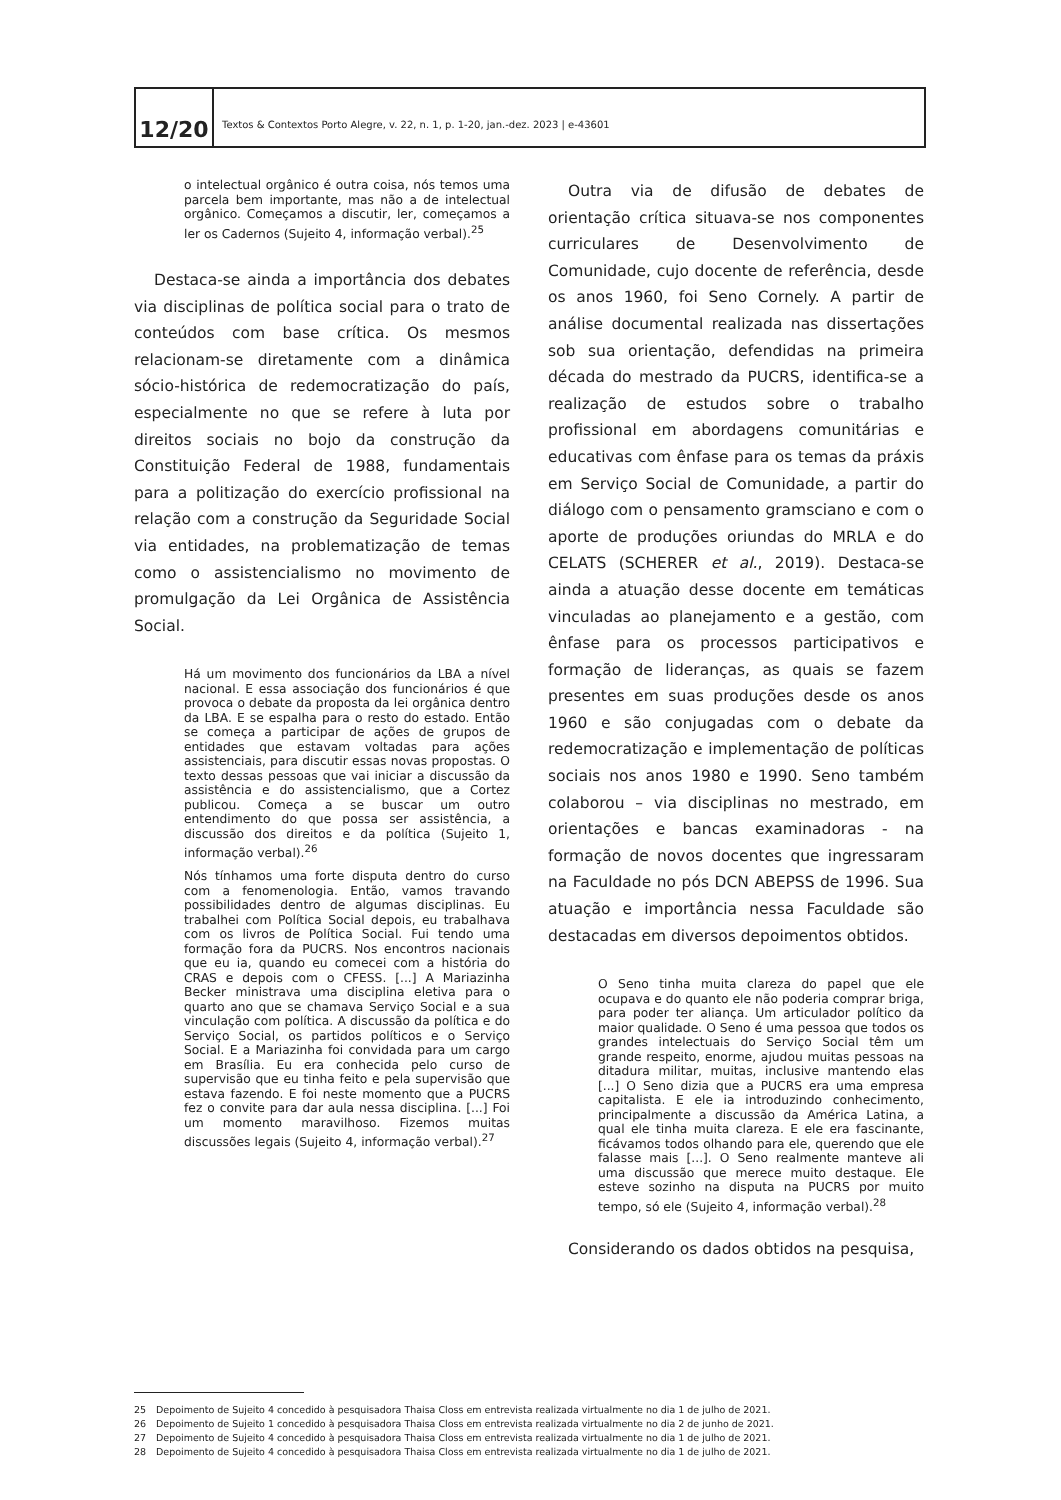12/20
Textos & Contextos Porto Alegre, v. 22, n. 1, p. 1-20, jan.-dez. 2023 | e-43601
o intelectual orgânico é outra coisa, nós temos uma parcela bem importante, mas não a de intelectual orgânico. Começamos a discutir, ler, começamos a ler os Cadernos (Sujeito 4, informação verbal).<sup>25</sup>
Destaca-se ainda a importância dos debates via disciplinas de política social para o trato de conteúdos com base crítica. Os mesmos relacionam-se diretamente com a dinâmica sócio-histórica de redemocratização do país, especialmente no que se refere à luta por direitos sociais no bojo da construção da Constituição Federal de 1988, fundamentais para a politização do exercício profissional na relação com a construção da Seguridade Social via entidades, na problematização de temas como o assistencialismo no movimento de promulgação da Lei Orgânica de Assistência Social.
Há um movimento dos funcionários da LBA a nível nacional. E essa associação dos funcionários é que provoca o debate da proposta da lei orgânica dentro da LBA. E se espalha para o resto do estado. Então se começa a participar de ações de grupos de entidades que estavam voltadas para ações assistenciais, para discutir essas novas propostas. O texto dessas pessoas que vai iniciar a discussão da assistência e do assistencialismo, que a Cortez publicou. Começa a se buscar um outro entendimento do que possa ser assistência, a discussão dos direitos e da política (Sujeito 1, informação verbal).<sup>26</sup>
Nós tínhamos uma forte disputa dentro do curso com a fenomenologia. Então, vamos travando possibilidades dentro de algumas disciplinas. Eu trabalhei com Política Social depois, eu trabalhava com os livros de Política Social. Fui tendo uma formação fora da PUCRS. Nos encontros nacionais que eu ia, quando eu comecei com a história do CRAS e depois com o CFESS. [...] A Mariazinha Becker ministrava uma disciplina eletiva para o quarto ano que se chamava Serviço Social e a sua vinculação com política. A discussão da política e do Serviço Social, os partidos políticos e o Serviço Social. E a Mariazinha foi convidada para um cargo em Brasília. Eu era conhecida pelo curso de supervisão que eu tinha feito e pela supervisão que estava fazendo. E foi neste momento que a PUCRS fez o convite para dar aula nessa disciplina. [...] Foi um momento maravilhoso. Fizemos muitas discussões legais (Sujeito 4, informação verbal).<sup>27</sup>
Outra via de difusão de debates de orientação crítica situava-se nos componentes curriculares de Desenvolvimento de Comunidade, cujo docente de referência, desde os anos 1960, foi Seno Cornely. A partir de análise documental realizada nas dissertações sob sua orientação, defendidas na primeira década do mestrado da PUCRS, identifica-se a realização de estudos sobre o trabalho profissional em abordagens comunitárias e educativas com ênfase para os temas da práxis em Serviço Social de Comunidade, a partir do diálogo com o pensamento gramsciano e com o aporte de produções oriundas do MRLA e do CELATS (SCHERER et al., 2019). Destaca-se ainda a atuação desse docente em temáticas vinculadas ao planejamento e a gestão, com ênfase para os processos participativos e formação de lideranças, as quais se fazem presentes em suas produções desde os anos 1960 e são conjugadas com o debate da redemocratização e implementação de políticas sociais nos anos 1980 e 1990. Seno também colaborou – via disciplinas no mestrado, em orientações e bancas examinadoras - na formação de novos docentes que ingressaram na Faculdade no pós DCN ABEPSS de 1996. Sua atuação e importância nessa Faculdade são destacadas em diversos depoimentos obtidos.
O Seno tinha muita clareza do papel que ele ocupava e do quanto ele não poderia comprar briga, para poder ter aliança. Um articulador político da maior qualidade. O Seno é uma pessoa que todos os grandes intelectuais do Serviço Social têm um grande respeito, enorme, ajudou muitas pessoas na ditadura militar, muitas, inclusive mantendo elas [...] O Seno dizia que a PUCRS era uma empresa capitalista. E ele ia introduzindo conhecimento, principalmente a discussão da América Latina, a qual ele tinha muita clareza. E ele era fascinante, ficávamos todos olhando para ele, querendo que ele falasse mais [...]. O Seno realmente manteve ali uma discussão que merece muito destaque. Ele esteve sozinho na disputa na PUCRS por muito tempo, só ele (Sujeito 4, informação verbal).<sup>28</sup>
Considerando os dados obtidos na pesquisa,
25 Depoimento de Sujeito 4 concedido à pesquisadora Thaisa Closs em entrevista realizada virtualmente no dia 1 de julho de 2021.
26 Depoimento de Sujeito 1 concedido à pesquisadora Thaisa Closs em entrevista realizada virtualmente no dia 2 de junho de 2021.
27 Depoimento de Sujeito 4 concedido à pesquisadora Thaisa Closs em entrevista realizada virtualmente no dia 1 de julho de 2021.
28 Depoimento de Sujeito 4 concedido à pesquisadora Thaisa Closs em entrevista realizada virtualmente no dia 1 de julho de 2021.